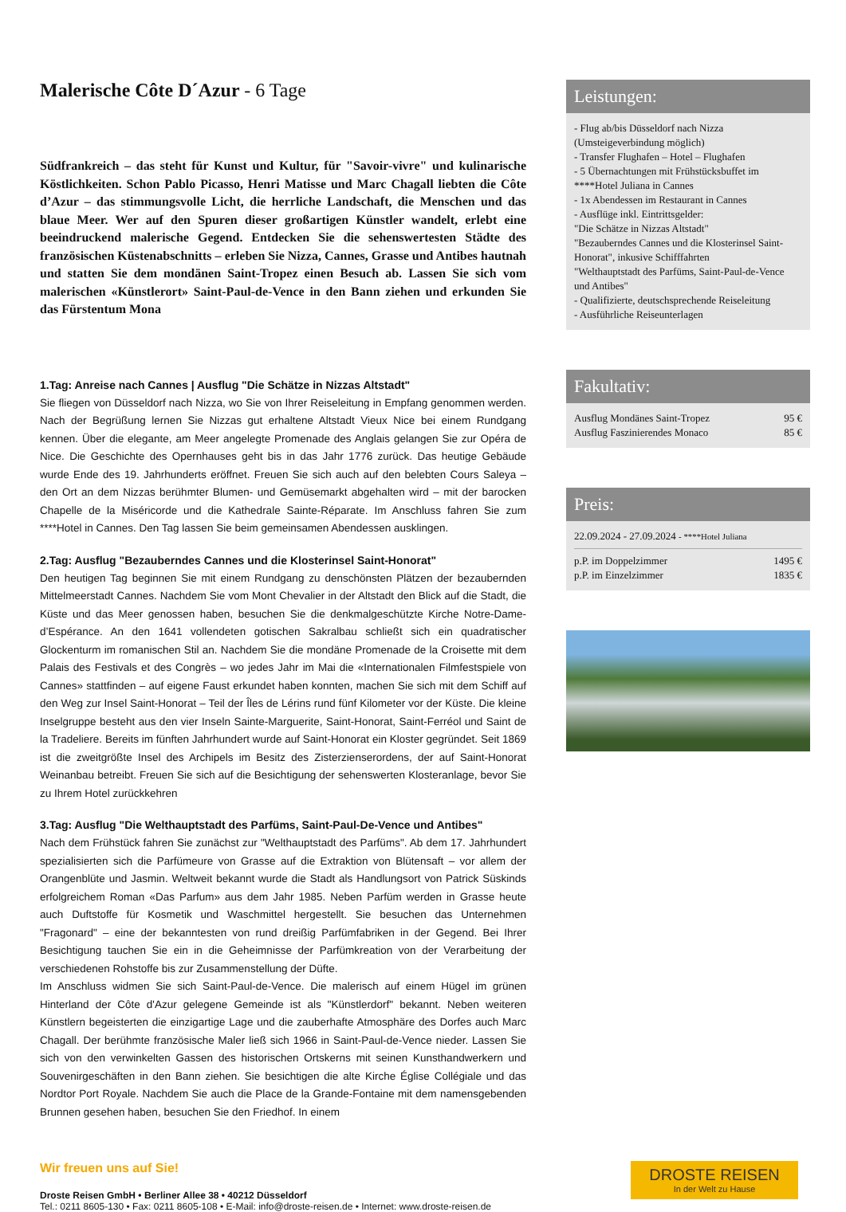Malerische Côte D´Azur - 6 Tage
Südfrankreich – das steht für Kunst und Kultur, für "Savoir-vivre" und kulinarische Köstlichkeiten. Schon Pablo Picasso, Henri Matisse und Marc Chagall liebten die Côte d’Azur – das stimmungsvolle Licht, die herrliche Landschaft, die Menschen und das blaue Meer. Wer auf den Spuren dieser großartigen Künstler wandelt, erlebt eine beeindruckend malerische Gegend. Entdecken Sie die sehenswertesten Städte des französischen Küstenabschnitts – erleben Sie Nizza, Cannes, Grasse und Antibes hautnah und statten Sie dem mondänen Saint-Tropez einen Besuch ab. Lassen Sie sich vom malerischen «Künstlerort» Saint-Paul-de-Vence in den Bann ziehen und erkunden Sie das Fürstentum Mona
1.Tag: Anreise nach Cannes | Ausflug "Die Schätze in Nizzas Altstadt"
Sie fliegen von Düsseldorf nach Nizza, wo Sie von Ihrer Reiseleitung in Empfang genommen werden. Nach der Begrüßung lernen Sie Nizzas gut erhaltene Altstadt Vieux Nice bei einem Rundgang kennen. Über die elegante, am Meer angelegte Promenade des Anglais gelangen Sie zur Opéra de Nice. Die Geschichte des Opernhauses geht bis in das Jahr 1776 zurück. Das heutige Gebäude wurde Ende des 19. Jahrhunderts eröffnet. Freuen Sie sich auch auf den belebten Cours Saleya – den Ort an dem Nizzas berühmter Blumen- und Gemüsemarkt abgehalten wird – mit der barocken Chapelle de la Miséricorde und die Kathedrale Sainte-Réparate. Im Anschluss fahren Sie zum ****Hotel in Cannes. Den Tag lassen Sie beim gemeinsamen Abendessen ausklingen.
2.Tag: Ausflug "Bezauberndes Cannes und die Klosterinsel Saint-Honorat"
Den heutigen Tag beginnen Sie mit einem Rundgang zu denschönsten Plätzen der bezaubernden Mittelmeerstadt Cannes. Nachdem Sie vom Mont Chevalier in der Altstadt den Blick auf die Stadt, die Küste und das Meer genossen haben, besuchen Sie die denkmalgeschützte Kirche Notre-Dame-d’Espérance. An den 1641 vollendeten gotischen Sakralbau schließt sich ein quadratischer Glockenturm im romanischen Stil an. Nachdem Sie die mondäne Promenade de la Croisette mit dem Palais des Festivals et des Congrès – wo jedes Jahr im Mai die «Internationalen Filmfestspiele von Cannes» stattfinden – auf eigene Faust erkundet haben konnten, machen Sie sich mit dem Schiff auf den Weg zur Insel Saint-Honorat – Teil der Îles de Lérins rund fünf Kilometer vor der Küste. Die kleine Inselgruppe besteht aus den vier Inseln Sainte-Marguerite, Saint-Honorat, Saint-Ferréol und Saint de la Tradeliere. Bereits im fünften Jahrhundert wurde auf Saint-Honorat ein Kloster gegründet. Seit 1869 ist die zweitgrößte Insel des Archipels im Besitz des Zisterzienserordens, der auf Saint-Honorat Weinanbau betreibt. Freuen Sie sich auf die Besichtigung der sehenswerten Klosteranlage, bevor Sie zu Ihrem Hotel zurückkehren
3.Tag: Ausflug "Die Welthauptstadt des Parfüms, Saint-Paul-De-Vence und Antibes"
Nach dem Frühstück fahren Sie zunächst zur "Welthauptstadt des Parfüms". Ab dem 17. Jahrhundert spezialisierten sich die Parfümeure von Grasse auf die Extraktion von Blütensaft – vor allem der Orangenblüte und Jasmin. Weltweit bekannt wurde die Stadt als Handlungsort von Patrick Süskinds erfolgreichem Roman «Das Parfum» aus dem Jahr 1985. Neben Parfüm werden in Grasse heute auch Duftstoffe für Kosmetik und Waschmittel hergestellt. Sie besuchen das Unternehmen "Fragonard" – eine der bekanntesten von rund dreißig Parfümfabriken in der Gegend. Bei Ihrer Besichtigung tauchen Sie ein in die Geheimnisse der Parfümkreation von der Verarbeitung der verschiedenen Rohstoffe bis zur Zusammenstellung der Düfte.
Im Anschluss widmen Sie sich Saint-Paul-de-Vence. Die malerisch auf einem Hügel im grünen Hinterland der Côte d'Azur gelegene Gemeinde ist als "Künstlerdorf" bekannt. Neben weiteren Künstlern begeisterten die einzigartige Lage und die zauberhafte Atmosphäre des Dorfes auch Marc Chagall. Der berühmte französische Maler ließ sich 1966 in Saint-Paul-de-Vence nieder. Lassen Sie sich von den verwinkelten Gassen des historischen Ortskerns mit seinen Kunsthandwerkern und Souvenirgeschäften in den Bann ziehen. Sie besichtigen die alte Kirche Église Collégiale und das Nordtor Port Royale. Nachdem Sie auch die Place de la Grande-Fontaine mit dem namensgebenden Brunnen gesehen haben, besuchen Sie den Friedhof. In einem
Leistungen:
- Flug ab/bis Düsseldorf nach Nizza (Umsteigeverbindung möglich)
- Transfer Flughafen – Hotel – Flughafen
- 5 Übernachtungen mit Frühstücksbuffet im ****Hotel Juliana in Cannes
- 1x Abendessen im Restaurant in Cannes
- Ausflüge inkl. Eintrittsgelder:
"Die Schätze in Nizzas Altstadt"
"Bezauberndes Cannes und die Klosterinsel Saint-Honorat", inkusive Schifffahrten
"Welthauptstadt des Parfüms, Saint-Paul-de-Vence und Antibes"
- Qualifizierte, deutschsprechende Reiseleitung
- Ausführliche Reiseunterlagen
Fakultativ:
Ausflug Mondänes Saint-Tropez 95 €
Ausflug Faszinierendes Monaco 85 €
Preis:
22.09.2024 - 27.09.2024 - ****Hotel Juliana
p.P. im Doppelzimmer 1495 €
p.P. im Einzelzimmer 1835 €
Wir freuen uns auf Sie!
Droste Reisen GmbH • Berliner Allee 38 • 40212 Düsseldorf
Tel.: 0211 8605-130 • Fax: 0211 8605-108 • E-Mail: info@droste-reisen.de • Internet: www.droste-reisen.de
DROSTE REISEN
In der Welt zu Hause